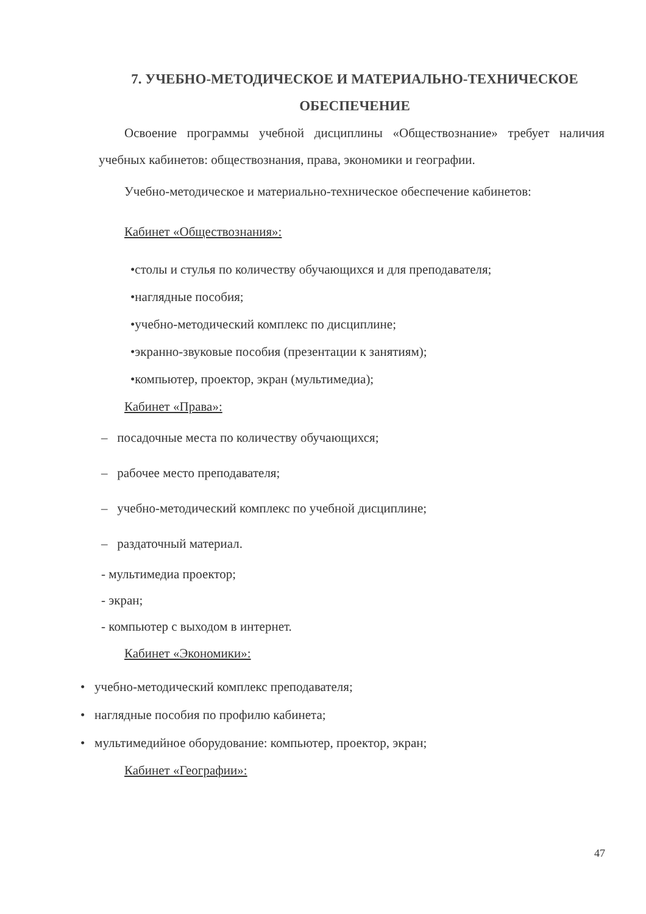7. УЧЕБНО-МЕТОДИЧЕСКОЕ И МАТЕРИАЛЬНО-ТЕХНИЧЕСКОЕ
ОБЕСПЕЧЕНИЕ
Освоение программы учебной дисциплины «Обществознание» требует наличия учебных кабинетов: обществознания, права, экономики и географии.
Учебно-методическое и материально-техническое обеспечение кабинетов:
Кабинет «Обществознания»:
•столы и стулья по количеству обучающихся и для преподавателя;
•наглядные пособия;
•учебно-методический комплекс по дисциплине;
•экранно-звуковые пособия (презентации к занятиям);
•компьютер, проектор, экран (мультимедиа);
Кабинет «Права»:
– посадочные места по количеству обучающихся;
– рабочее место преподавателя;
– учебно-методический комплекс по учебной дисциплине;
– раздаточный материал.
- мультимедиа проектор;
- экран;
- компьютер с выходом в интернет.
Кабинет «Экономики»:
• учебно-методический комплекс преподавателя;
• наглядные пособия по профилю кабинета;
• мультимедийное оборудование: компьютер, проектор, экран;
Кабинет «Географии»:
47